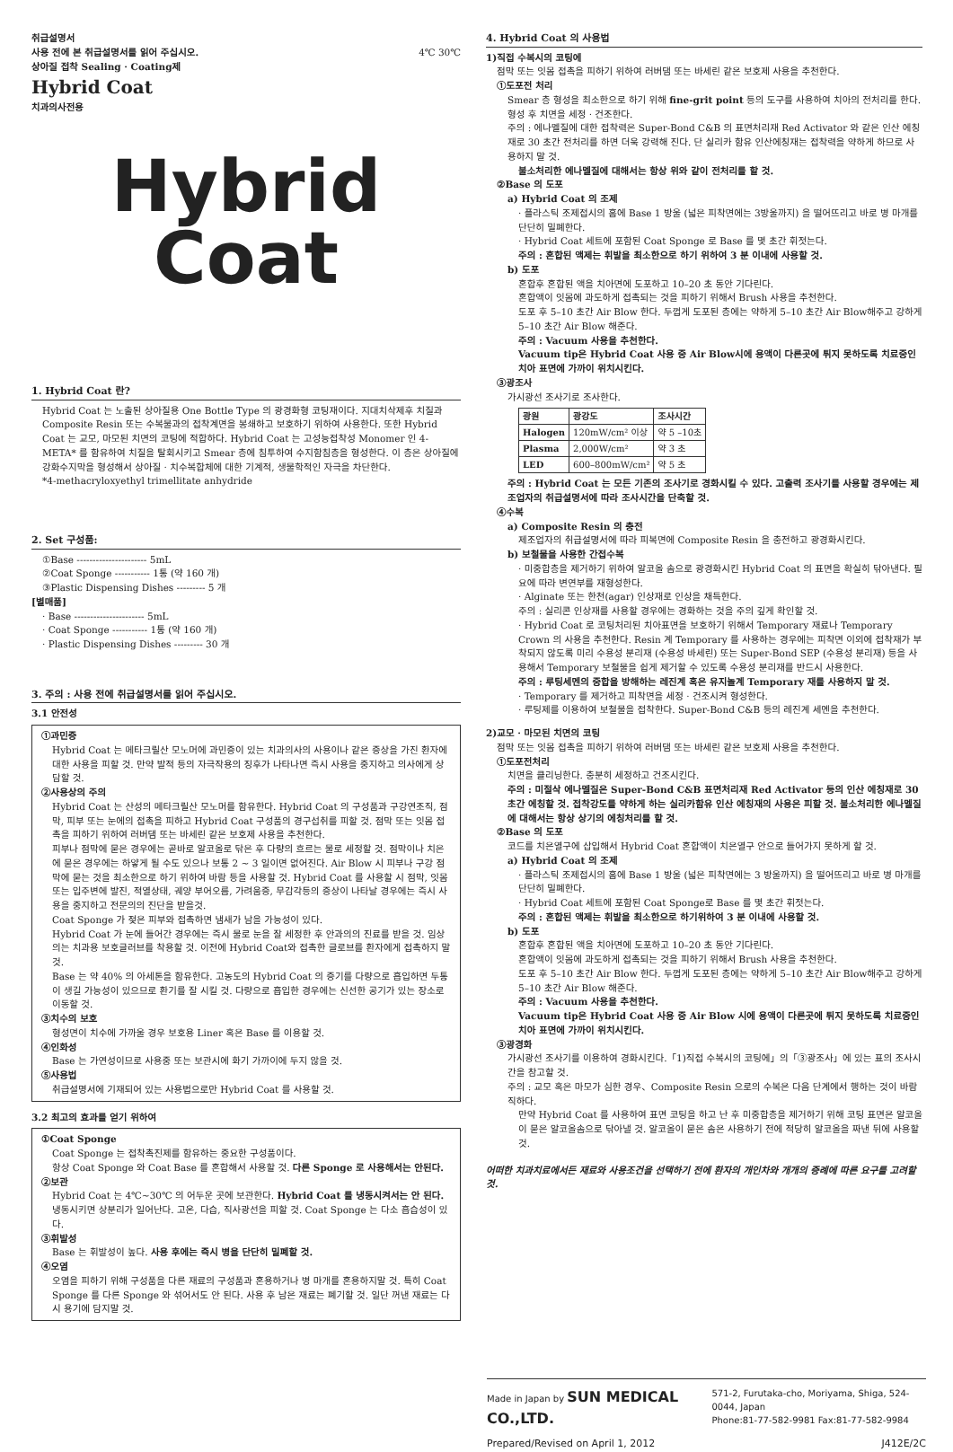취급설명서
사용 전에 본 취급설명서를 읽어 주십시오. 4℃ 30℃
상아질 접착 Sealing · Coating제
Hybrid Coat
치과의사전용
Hybrid
Coat
1. Hybrid Coat 란?
Hybrid Coat 는 노출된 상아질용 One Bottle Type 의 광경화형 코팅재이다. 지대치삭제후 치질과 Composite Resin 또는 수복물과의 접착계면을 봉쇄하고 보호하기 위하여 사용한다. 또한 Hybrid Coat 는 교모, 마모된 치면의 코팅에 적합하다. Hybrid Coat 는 고성능접착성 Monomer 인 4-META* 를 함유하여 치질을 탈회시키고 Smear 층에 침투하여 수지함침층을 형성한다. 이 층은 상아질에 강화수지막을 형성해서 상아질 · 치수복합체에 대한 기계적, 생물학적인 자극을 차단한다.
*4-methacryloxyethyl trimellitate anhydride
2. Set 구성품:
①Base ---------------------- 5mL
②Coat Sponge ----------- 1통 (약 160 개)
③Plastic Dispensing Dishes --------- 5 개
[별매품]
· Base ---------------------- 5mL
· Coat Sponge ----------- 1통 (약 160 개)
· Plastic Dispensing Dishes --------- 30 개
3. 주의 : 사용 전에 취급설명서를 읽어 주십시오.
3.1 안전성
①과민증
Hybrid Coat 는 메타크릴산 모노머에 과민증이 있는 치과의사의 사용이나 같은 증상을 가진 환자에 대한 사용을 피할 것. 만약 발적 등의 자극작용의 징후가 나타나면 즉시 사용을 중지하고 의사에게 상담할 것.
②사용상의 주의
Hybrid Coat 는 산성의 메타크릴산 모노머를 함유한다. Hybrid Coat 의 구성품과 구강연조직, 점막, 피부 또는 눈에의 접촉을 피하고 Hybrid Coat 구성품의 경구섭취를 피할 것. 점막 또는 잇몸 접촉을 피하기 위하여 러버댐 또는 바세린 같은 보호제 사용을 추천한다.
피부나 점막에 묻은 경우에는 곧바로 알코올로 닦은 후 다량의 흐르는 물로 세정할 것. 점막이나 치은에 묻은 경우에는 하얗게 될 수도 있으나 보통 2 ~ 3 일이면 없어진다. Air Blow 시 피부나 구강 점막에 묻는 것을 최소한으로 하기 위하여 바람 등을 사용할 것. Hybrid Coat 를 사용할 시 점막, 잇몸 또는 입주변에 발진, 적열상태, 궤양 부어오름, 가려움증, 무감각등의 증상이 나타날 경우에는 즉시 사용을 중지하고 전문의의 진단을 받을것.
Coat Sponge 가 젖은 피부와 접촉하면 냄새가 남을 가능성이 있다.
Hybrid Coat 가 눈에 들어간 경우에는 즉시 물로 눈을 잘 세정한 후 안과의의 진료를 받을 것. 임상의는 치과용 보호글러브를 착용할 것. 이전에 Hybrid Coat와 접촉한 글로브를 환자에게 접촉하지 말 것.
Base 는 약 40% 의 아세톤을 함유한다. 고농도의 Hybrid Coat 의 증기를 다량으로 흡입하면 두통이 생길 가능성이 있으므로 환기를 잘 시킬 것. 다량으로 흡입한 경우에는 신선한 공기가 있는 장소로 이동할 것.
③치수의 보호
형성면이 치수에 가까울 경우 보호용 Liner 혹은 Base 를 이용할 것.
④인화성
Base 는 가연성이므로 사용중 또는 보관시에 화기 가까이에 두지 않을 것.
⑤사용법
취급설명서에 기재되어 있는 사용법으로만 Hybrid Coat 를 사용할 것.
3.2 최고의 효과를 얻기 위하여
①Coat Sponge
Coat Sponge 는 접착촉진제를 함유하는 중요한 구성품이다.
항상 Coat Sponge 와 Coat Base 를 혼합해서 사용할 것. 다른 Sponge 로 사용해서는 안된다.
②보관
Hybrid Coat 는 4℃~30℃ 의 어두운 곳에 보관한다. Hybrid Coat 를 냉동시켜서는 안 된다. 냉동시키면 상분리가 일어난다. 고온, 다습, 직사광선을 피할 것. Coat Sponge 는 다소 흡습성이 있다.
③휘발성
Base 는 휘발성이 높다. 사용 후에는 즉시 병을 단단히 밀폐할 것.
④오염
오염을 피하기 위해 구성품을 다른 재료의 구성품과 혼용하거나 병 마개를 혼용하지말 것. 특히 Coat Sponge 를 다른 Sponge 와 섞어서도 안 된다. 사용 후 남은 재료는 폐기할 것. 일단 꺼낸 재료는 다시 용기에 담지말 것.
4. Hybrid Coat 의 사용법
1)직접 수복시의 코팅에
점막 또는 잇몸 접촉을 피하기 위하여 러버댐 또는 바세린 같은 보호제 사용을 추천한다.
①도포전 처리
Smear 층 형성을 최소한으로 하기 위해 fine-grit point 등의 도구를 사용하여 치아의 전처리를 한다.
형성 후 치면을 세정 · 건조한다.
주의 : 에나멜질에 대한 접착력은 Super-Bond C&B 의 표면처리재 Red Activator 와 같은 인산 에칭재로 30 초간 전처리를 하면 더욱 강력해 진다. 단 실리카 함유 인산에칭재는 접착력을 약하게 하므로 사용하지 말 것.
불소처리한 에나멜질에 대해서는 항상 위와 같이 전처리를 할 것.
②Base 의 도포
a) Hybrid Coat 의 조제
· 플라스틱 조제접시의 홈에 Base 1 방울 (넓은 피착면에는 3방울까지) 을 떨어뜨리고 바로 병 마개를 단단히 밀폐한다.
· Hybrid Coat 세트에 포함된 Coat Sponge 로 Base 를 몇 초간 휘젓는다.
주의 : 혼합된 액제는 휘발을 최소한으로 하기 위하여 3 분 이내에 사용할 것.
b) 도포
혼합후 혼합된 액을 치아면에 도포하고 10–20 초 동안 기다린다.
혼합액이 잇몸에 과도하게 접촉되는 것을 피하기 위해서 Brush 사용을 추천한다.
도포 후 5–10 초간 Air Blow 한다. 두껍게 도포된 층에는 약하게 5–10 초간 Air Blow해주고 강하게 5–10 초간 Air Blow 해준다.
주의 : Vacuum 사용을 추천한다.
Vacuum tip은 Hybrid Coat 사용 중 Air Blow시에 용액이 다른곳에 튀지 못하도록 치료중인 치아 표면에 가까이 위치시킨다.
③광조사
가시광선 조사기로 조사한다.
| 광원 | 광강도 | 조사시간 |
| --- | --- | --- |
| Halogen | 120mW/cm² 이상 | 약 5 –10초 |
| Plasma | 2,000W/cm² | 약 3 초 |
| LED | 600–800mW/cm² | 약 5 초 |
주의 : Hybrid Coat 는 모든 기존의 조사기로 경화시킬 수 있다. 고출력 조사기를 사용할 경우에는 제조업자의 취급설명서에 따라 조사시간을 단축할 것.
④수복
a) Composite Resin 의 충전
제조업자의 취급설명서에 따라 피복면에 Composite Resin 을 충전하고 광경화시킨다.
b) 보철물을 사용한 간접수복
· 미중합층을 제거하기 위하여 알코올 솜으로 광경화시킨 Hybrid Coat 의 표면을 확실히 닦아낸다. 필요에 따라 변연부를 재형성한다.
· Alginate 또는 한천(agar) 인상재로 인상을 채득한다.
주의 : 실리콘 인상재를 사용할 경우에는 경화하는 것을 주의 깊게 확인할 것.
· Hybrid Coat 로 코팅처리된 치아표면을 보호하기 위해서 Temporary 재료나 Temporary Crown 의 사용을 추천한다. Resin 계 Temporary 를 사용하는 경우에는 피착면 이외에 접착재가 부착되지 않도록 미리 수용성 분리재 (수용성 바세린) 또는 Super-Bond SEP (수용성 분리재) 등을 사용해서 Temporary 보철물을 쉽게 제거할 수 있도록 수용성 분리재를 반드시 사용한다.
주의 : 루팅세멘의 중합을 방해하는 레진계 혹은 유지놀계 Temporary 재를 사용하지 말 것.
· Temporary 를 제거하고 피착면을 세정 · 건조시켜 형성한다.
· 루팅제를 이용하여 보철물을 접착한다. Super-Bond C&B 등의 레진계 세멘을 추천한다.
2)교모 · 마모된 치면의 코팅
점막 또는 잇몸 접촉을 피하기 위하여 러버댐 또는 바세린 같은 보호제 사용을 추천한다.
①도포전처리
치면을 클리닝한다. 충분히 세정하고 건조시킨다.
주의 : 미절삭 에나멜질은 Super-Bond C&B 표면처리재 Red Activator 등의 인산 에칭재로 30 초간 에칭할 것. 접착강도를 약하게 하는 실리카함유 인산 에칭재의 사용은 피할 것. 불소처리한 에나멜질에 대해서는 항상 상기의 에칭처리를 할 것.
②Base 의 도포
코드를 치은열구에 삽입해서 Hybrid Coat 혼합액이 치은열구 안으로 들어가지 못하게 할 것.
a) Hybrid Coat 의 조제
· 플라스틱 조제접시의 홈에 Base 1 방울 (넓은 피착면에는 3 방울까지) 을 떨어뜨리고 바로 병 마개를 단단히 밀폐한다.
· Hybrid Coat 세트에 포함된 Coat Sponge로 Base 를 몇 초간 휘젓는다.
주의 : 혼합된 액제는 휘발을 최소한으로 하기위하여 3 분 이내에 사용할 것.
b) 도포
혼합후 혼합된 액을 치아면에 도포하고 10–20 초 동안 기다린다.
혼합액이 잇몸에 과도하게 접촉되는 것을 피하기 위해서 Brush 사용을 추천한다.
도포 후 5–10 초간 Air Blow 한다. 두껍게 도포된 층에는 약하게 5–10 초간 Air Blow해주고 강하게 5–10 초간 Air Blow 해준다.
주의 : Vacuum 사용을 추천한다.
Vacuum tip은 Hybrid Coat 사용 중 Air Blow 시에 용액이 다른곳에 튀지 못하도록 치료중인 치아 표면에 가까이 위치시킨다.
③광경화
가시광선 조사기를 이용하여 경화시킨다.「1)직접 수복시의 코팅에」의「③광조사」에 있는 표의 조사시간을 참고할 것.
주의 : 교모 혹은 마모가 심한 경우、Composite Resin 으로의 수복은 다음 단계에서 행하는 것이 바람직하다.
만약 Hybrid Coat 를 사용하여 표면 코팅을 하고 난 후 미중합층을 제거하기 위해 코팅 표면은 알코올이 묻은 알코올솜으로 닦아낼 것. 알코올이 묻은 솜은 사용하기 전에 적당히 알코올을 짜낸 뒤에 사용할 것.
어떠한 치과치료에서든 재료와 사용조건을 선택하기 전에 환자의 개인차와 개개의 증례에 따른 요구를 고려할 것.
Made in Japan by SUN MEDICAL CO.,LTD. 571-2, Furutaka-cho, Moriyama, Shiga, 524-0044, Japan
Phone:81-77-582-9981 Fax:81-77-582-9984
Prepared/Revised on April 1, 2012 J412E/2C